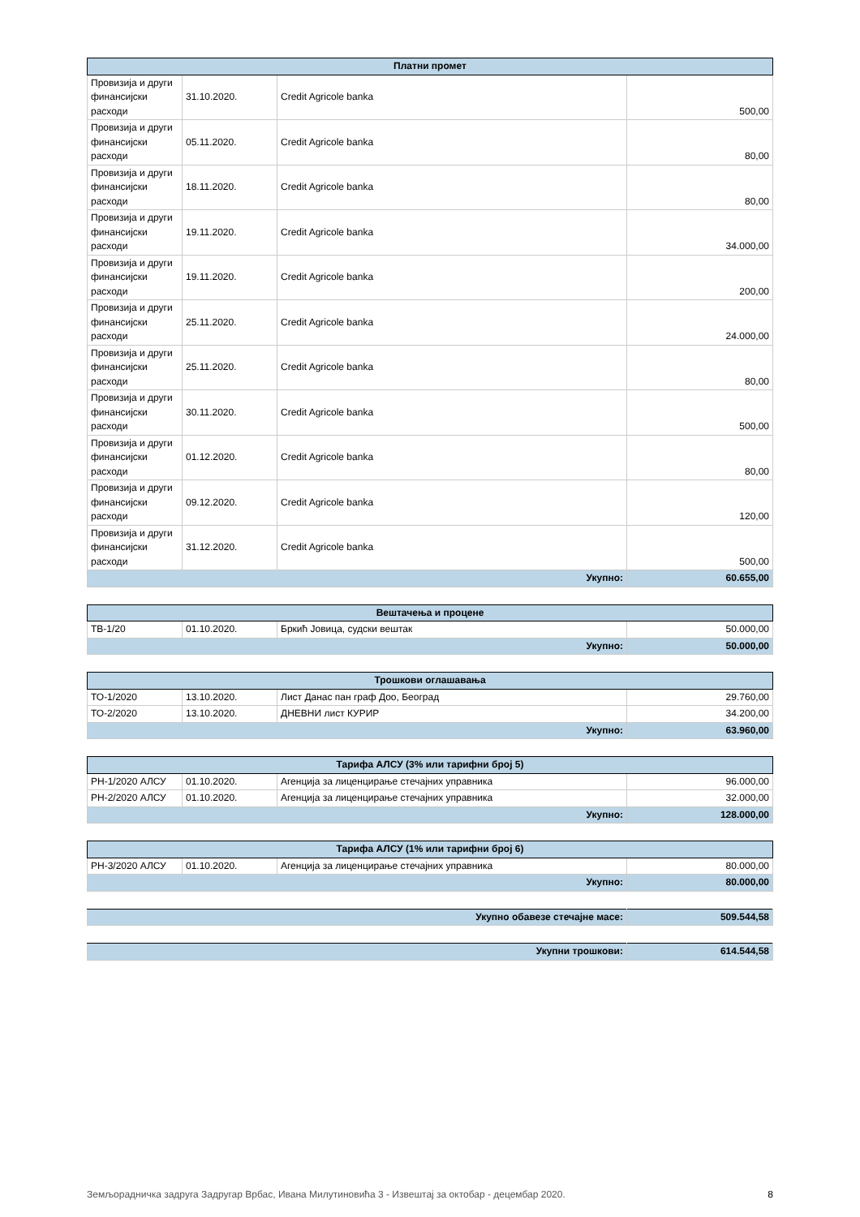| Платни промет | | | |
| --- | --- | --- | --- |
| Провизија и други финансијски расходи | 31.10.2020. | Credit Agricole banka | 500,00 |
| Провизија и други финансијски расходи | 05.11.2020. | Credit Agricole banka | 80,00 |
| Провизија и други финансијски расходи | 18.11.2020. | Credit Agricole banka | 80,00 |
| Провизија и други финансијски расходи | 19.11.2020. | Credit Agricole banka | 34.000,00 |
| Провизија и други финансијски расходи | 19.11.2020. | Credit Agricole banka | 200,00 |
| Провизија и други финансијски расходи | 25.11.2020. | Credit Agricole banka | 24.000,00 |
| Провизија и други финансијски расходи | 25.11.2020. | Credit Agricole banka | 80,00 |
| Провизија и други финансијски расходи | 30.11.2020. | Credit Agricole banka | 500,00 |
| Провизија и други финансијски расходи | 01.12.2020. | Credit Agricole banka | 80,00 |
| Провизија и други финансијски расходи | 09.12.2020. | Credit Agricole banka | 120,00 |
| Провизија и други финансијски расходи | 31.12.2020. | Credit Agricole banka | 500,00 |
| Укупно: | | | 60.655,00 |
| Вештачења и процене | | | |
| --- | --- | --- | --- |
| ТВ-1/20 | 01.10.2020. | Бркић Јовица, судски вештак | 50.000,00 |
| Укупно: | | | 50.000,00 |
| Трошкови оглашавања | | | |
| --- | --- | --- | --- |
| ТО-1/2020 | 13.10.2020. | Лист Данас пан граф Доо, Београд | 29.760,00 |
| ТО-2/2020 | 13.10.2020. | ДНЕВНИ лист КУРИР | 34.200,00 |
| Укупно: | | | 63.960,00 |
| Тарифа АЛСУ (3% или тарифни број 5) | | | |
| --- | --- | --- | --- |
| РН-1/2020 АЛСУ | 01.10.2020. | Агенција за лиценцирање стечајних управника | 96.000,00 |
| РН-2/2020 АЛСУ | 01.10.2020. | Агенција за лиценцирање стечајних управника | 32.000,00 |
| Укупно: | | | 128.000,00 |
| Тарифа АЛСУ (1% или тарифни број 6) | | | |
| --- | --- | --- | --- |
| РН-3/2020 АЛСУ | 01.10.2020. | Агенција за лиценцирање стечајних управника | 80.000,00 |
| Укупно: | | | 80.000,00 |
| Укупно обавезе стечајне масе: | 509.544,58 |
| Укупни трошкови: | 614.544,58 |
Земљорадничка задруга Задругар Врбас, Ивана Милутиновића 3 - Извештај за октобар - децембар 2020. 8